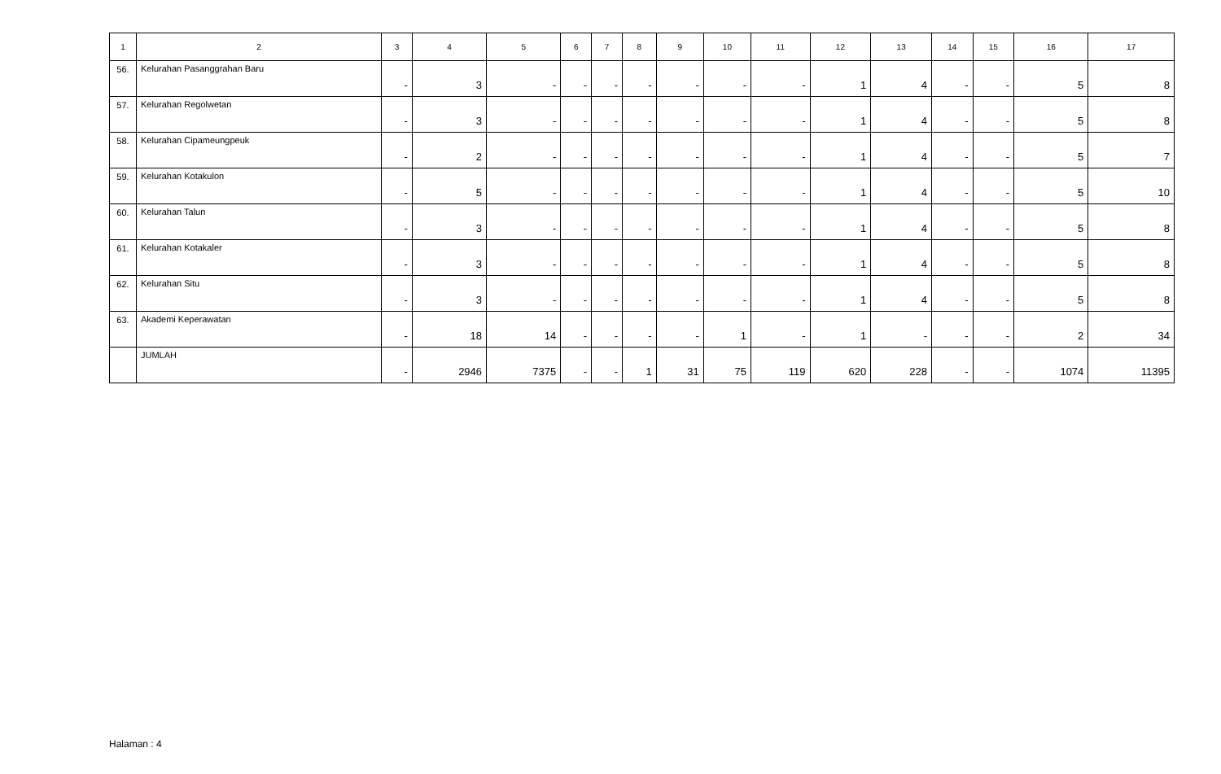| 1 | 2 | 3 | 4 | 5 | 6 | 7 | 8 | 9 | 10 | 11 | 12 | 13 | 14 | 15 | 16 | 17 |
| --- | --- | --- | --- | --- | --- | --- | --- | --- | --- | --- | --- | --- | --- | --- | --- | --- |
| 56. | Kelurahan Pasanggrahan Baru | - | 3 | - | - | - | - | - | - | - | 1 | 4 | - | - | 5 | 8 |
| 57. | Kelurahan Regolwetan | - | 3 | - | - | - | - | - | - | - | 1 | 4 | - | - | 5 | 8 |
| 58. | Kelurahan Cipameungpeuk | - | 2 | - | - | - | - | - | - | - | 1 | 4 | - | - | 5 | 7 |
| 59. | Kelurahan Kotakulon | - | 5 | - | - | - | - | - | - | - | 1 | 4 | - | - | 5 | 10 |
| 60. | Kelurahan Talun | - | 3 | - | - | - | - | - | - | - | 1 | 4 | - | - | 5 | 8 |
| 61. | Kelurahan Kotakaler | - | 3 | - | - | - | - | - | - | - | 1 | 4 | - | - | 5 | 8 |
| 62. | Kelurahan Situ | - | 3 | - | - | - | - | - | - | - | 1 | 4 | - | - | 5 | 8 |
| 63. | Akademi Keperawatan | - | 18 | 14 | - | - | - | - | 1 | - | 1 | - | - | - | 2 | 34 |
| | JUMLAH | - | 2946 | 7375 | - | - | 1 | 31 | 75 | 119 | 620 | 228 | - | - | 1074 | 11395 |
Halaman : 4